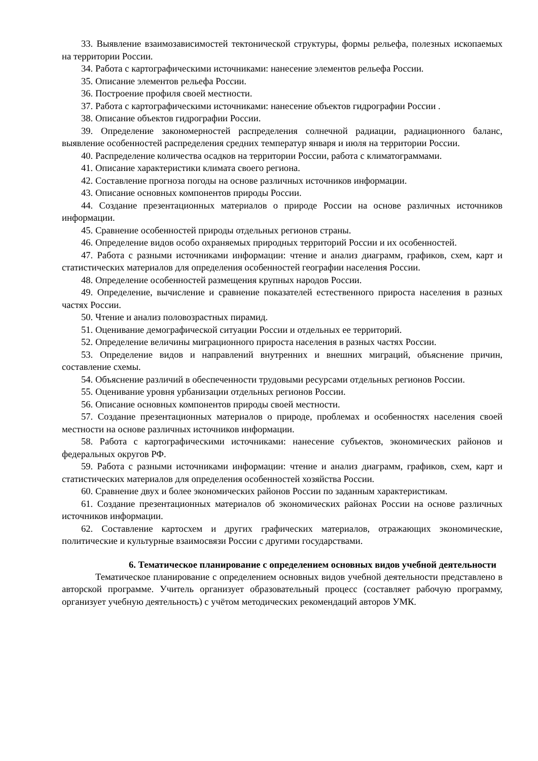33. Выявление взаимозависимостей тектонической структуры, формы рельефа, полезных ископаемых на территории России.
34. Работа с картографическими источниками: нанесение элементов рельефа России.
35. Описание элементов рельефа России.
36. Построение профиля своей местности.
37. Работа с картографическими источниками: нанесение объектов гидрографии России .
38. Описание объектов гидрографии России.
39. Определение закономерностей распределения солнечной радиации, радиационного баланс, выявление особенностей распределения средних температур января и июля на территории России.
40. Распределение количества осадков на территории России, работа с климатограммами.
41. Описание характеристики климата своего региона.
42. Составление прогноза погоды на основе различных источников информации.
43. Описание основных компонентов природы России.
44. Создание презентационных материалов о природе России на основе различных источников информации.
45. Сравнение особенностей природы отдельных регионов страны.
46. Определение видов особо охраняемых природных территорий России и их особенностей.
47. Работа с разными источниками информации: чтение и анализ диаграмм, графиков, схем, карт и статистических материалов для определения особенностей географии населения России.
48. Определение особенностей размещения крупных народов России.
49. Определение, вычисление и сравнение показателей естественного прироста населения в разных частях России.
50. Чтение и анализ половозрастных пирамид.
51. Оценивание демографической ситуации России и отдельных ее территорий.
52. Определение величины миграционного прироста населения в разных частях России.
53. Определение видов и направлений внутренних и внешних миграций, объяснение причин, составление схемы.
54. Объяснение различий в обеспеченности трудовыми ресурсами отдельных регионов России.
55. Оценивание уровня урбанизации отдельных регионов России.
56. Описание основных компонентов природы своей местности.
57. Создание презентационных материалов о природе, проблемах и особенностях населения своей местности на основе различных источников информации.
58. Работа с картографическими источниками: нанесение субъектов, экономических районов и федеральных округов РФ.
59. Работа с разными источниками информации: чтение и анализ диаграмм, графиков, схем, карт и статистических материалов для определения особенностей хозяйства России.
60. Сравнение двух и более экономических районов России по заданным характеристикам.
61. Создание презентационных материалов об экономических районах России на основе различных источников информации.
62. Составление картосхем и других графических материалов, отражающих экономические, политические и культурные взаимосвязи России с другими государствами.
6. Тематическое планирование с определением основных видов учебной деятельности
Тематическое планирование с определением основных видов учебной деятельности представлено в авторской программе. Учитель организует образовательный процесс (составляет рабочую программу, организует учебную деятельность) с учётом методических рекомендаций авторов УМК.